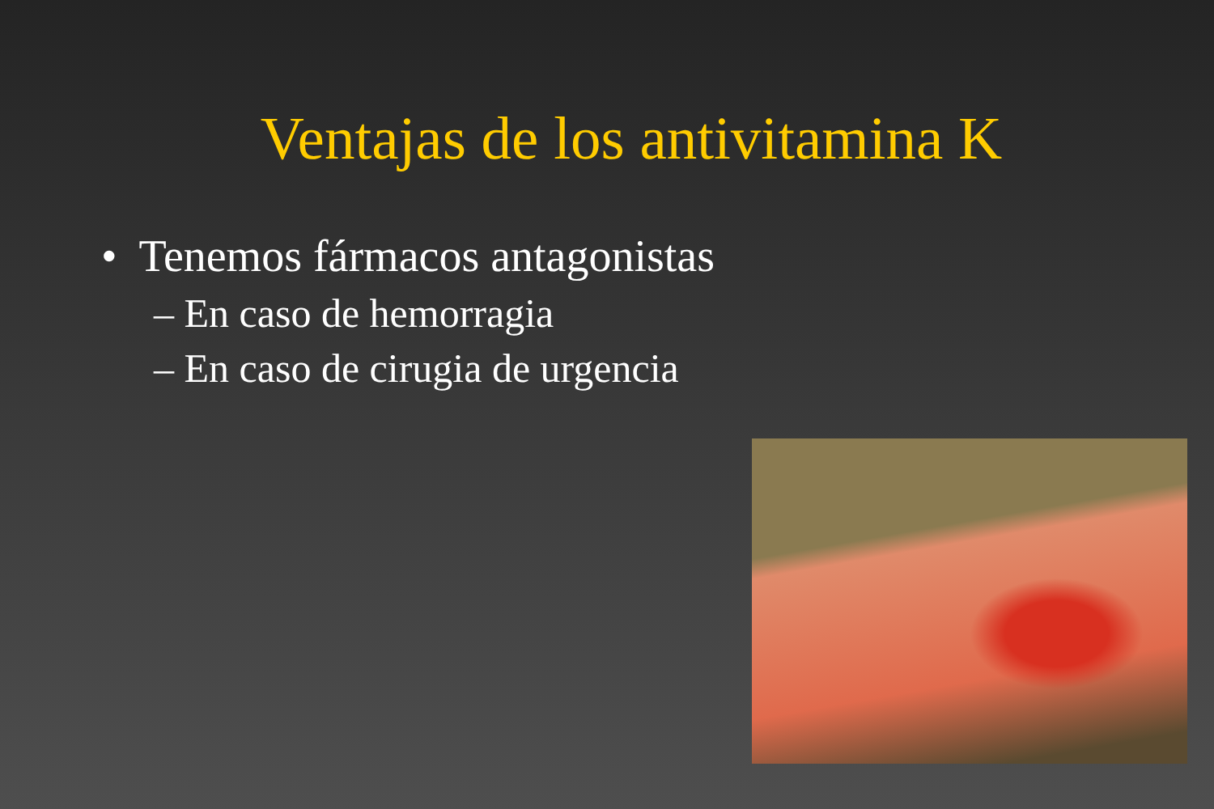Ventajas de los antivitamina K
• Tenemos fármacos antagonistas
– En caso de hemorragia
– En caso de cirugia de urgencia